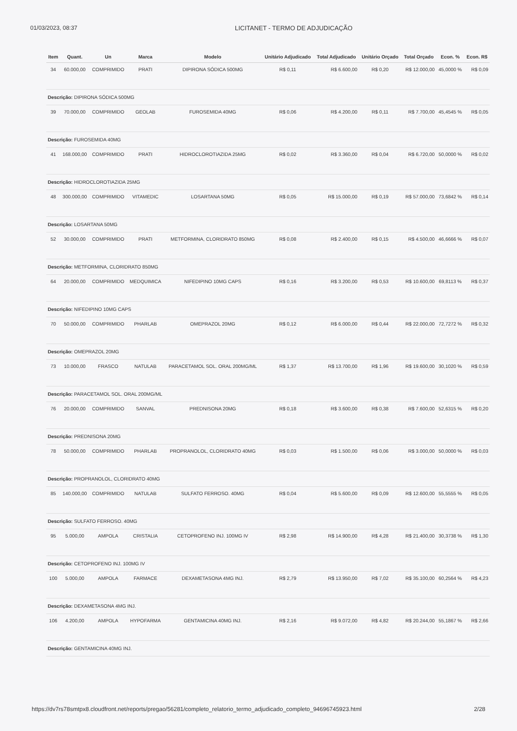01/03/2023, 08:37 LICITANET - TERMO DE ADJUDICAÇÃO
| Item | Quant. | Un | Marca | Modelo | Unitário Adjudicado | Total Adjudicado | Unitário Orçado | Total Orçado | Econ. % | Econ. R$ |
| --- | --- | --- | --- | --- | --- | --- | --- | --- | --- | --- |
| 34 | 60.000,00 | COMPRIMIDO | PRATI | DIPIRONA SÓDICA 500MG | R$ 0,11 | R$ 6.600,00 | R$ 0,20 | R$ 12.000,00 | 45,0000 % | R$ 0,09 |
| Descrição: DIPIRONA SÓDICA 500MG | | | | | | | | | | |
| 39 | 70.000,00 | COMPRIMIDO | GEOLAB | FUROSEMIDA 40MG | R$ 0,06 | R$ 4.200,00 | R$ 0,11 | R$ 7.700,00 | 45,4545 % | R$ 0,05 |
| Descrição: FUROSEMIDA 40MG | | | | | | | | | | |
| 41 | 168.000,00 | COMPRIMIDO | PRATI | HIDROCLOROTIAZIDA 25MG | R$ 0,02 | R$ 3.360,00 | R$ 0,04 | R$ 6.720,00 | 50,0000 % | R$ 0,02 |
| Descrição: HIDROCLOROTIAZIDA 25MG | | | | | | | | | | |
| 48 | 300.000,00 | COMPRIMIDO | VITAMEDIC | LOSARTANA 50MG | R$ 0,05 | R$ 15.000,00 | R$ 0,19 | R$ 57.000,00 | 73,6842 % | R$ 0,14 |
| Descrição: LOSARTANA 50MG | | | | | | | | | | |
| 52 | 30.000,00 | COMPRIMIDO | PRATI | METFORMINA, CLORIDRATO 850MG | R$ 0,08 | R$ 2.400,00 | R$ 0,15 | R$ 4.500,00 | 46,6666 % | R$ 0,07 |
| Descrição: METFORMINA, CLORIDRATO 850MG | | | | | | | | | | |
| 64 | 20.000,00 | COMPRIMIDO | MEDQUIMICA | NIFEDIPINO 10MG CAPS | R$ 0,16 | R$ 3.200,00 | R$ 0,53 | R$ 10.600,00 | 69,8113 % | R$ 0,37 |
| Descrição: NIFEDIPINO 10MG CAPS | | | | | | | | | | |
| 70 | 50.000,00 | COMPRIMIDO | PHARLAB | OMEPRAZOL 20MG | R$ 0,12 | R$ 6.000,00 | R$ 0,44 | R$ 22.000,00 | 72,7272 % | R$ 0,32 |
| Descrição: OMEPRAZOL 20MG | | | | | | | | | | |
| 73 | 10.000,00 | FRASCO | NATULAB | PARACETAMOL SOL. ORAL 200MG/ML | R$ 1,37 | R$ 13.700,00 | R$ 1,96 | R$ 19.600,00 | 30,1020 % | R$ 0,59 |
| Descrição: PARACETAMOL SOL. ORAL 200MG/ML | | | | | | | | | | |
| 76 | 20.000,00 | COMPRIMIDO | SANVAL | PREDNISONA 20MG | R$ 0,18 | R$ 3.600,00 | R$ 0,38 | R$ 7.600,00 | 52,6315 % | R$ 0,20 |
| Descrição: PREDNISONA 20MG | | | | | | | | | | |
| 78 | 50.000,00 | COMPRIMIDO | PHARLAB | PROPRANOLOL, CLORIDRATO 40MG | R$ 0,03 | R$ 1.500,00 | R$ 0,06 | R$ 3.000,00 | 50,0000 % | R$ 0,03 |
| Descrição: PROPRANOLOL, CLORIDRATO 40MG | | | | | | | | | | |
| 85 | 140.000,00 | COMPRIMIDO | NATULAB | SULFATO FERROSO. 40MG | R$ 0,04 | R$ 5.600,00 | R$ 0,09 | R$ 12.600,00 | 55,5555 % | R$ 0,05 |
| Descrição: SULFATO FERROSO. 40MG | | | | | | | | | | |
| 95 | 5.000,00 | AMPOLA | CRISTALIA | CETOPROFENO INJ. 100MG IV | R$ 2,98 | R$ 14.900,00 | R$ 4,28 | R$ 21.400,00 | 30,3738 % | R$ 1,30 |
| Descrição: CETOPROFENO INJ. 100MG IV | | | | | | | | | | |
| 100 | 5.000,00 | AMPOLA | FARMACE | DEXAMETASONA 4MG INJ. | R$ 2,79 | R$ 13.950,00 | R$ 7,02 | R$ 35.100,00 | 60,2564 % | R$ 4,23 |
| Descrição: DEXAMETASONA 4MG INJ. | | | | | | | | | | |
| 106 | 4.200,00 | AMPOLA | HYPOFARMA | GENTAMICINA 40MG INJ. | R$ 2,16 | R$ 9.072,00 | R$ 4,82 | R$ 20.244,00 | 55,1867 % | R$ 2,66 |
| Descrição: GENTAMICINA 40MG INJ. | | | | | | | | | | |
https://dv7rs78smtpx8.cloudfront.net/reports/pregao/56281/completo_relatorio_termo_adjudicado_completo_94696745923.html 2/28